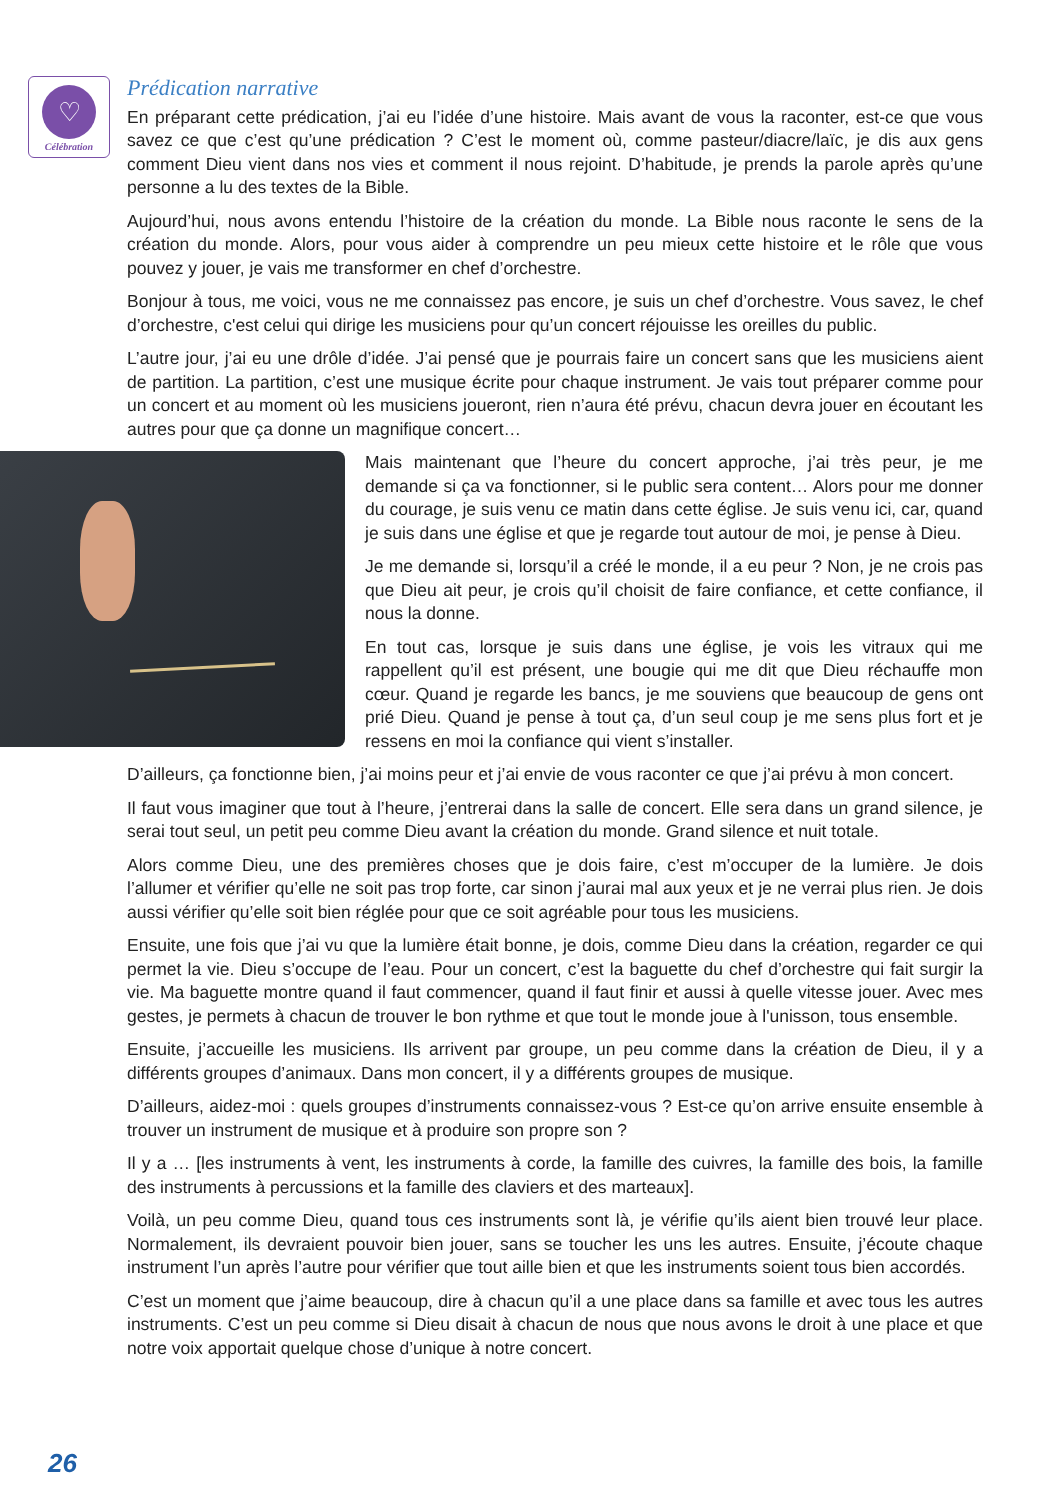♡
Célébration
Prédication narrative
En préparant cette prédication, j’ai eu l’idée d’une histoire. Mais avant de vous la raconter, est-ce que vous savez ce que c’est qu’une prédication ? C’est le moment où, comme pasteur/diacre/laïc, je dis aux gens comment Dieu vient dans nos vies et comment il nous rejoint. D’habitude, je prends la parole après qu’une personne a lu des textes de la Bible.
Aujourd’hui, nous avons entendu l’histoire de la création du monde. La Bible nous raconte le sens de la création du monde. Alors, pour vous aider à comprendre un peu mieux cette histoire et le rôle que vous pouvez y jouer, je vais me transformer en chef d’orchestre.
Bonjour à tous, me voici, vous ne me connaissez pas encore, je suis un chef d’orchestre. Vous savez, le chef d’orchestre, c'est celui qui dirige les musiciens pour qu’un concert réjouisse les oreilles du public.
L’autre jour, j’ai eu une drôle d’idée. J’ai pensé que je pourrais faire un concert sans que les musiciens aient de partition. La partition, c’est une musique écrite pour chaque instrument. Je vais tout préparer comme pour un concert et au moment où les musiciens joueront, rien n’aura été prévu, chacun devra jouer en écoutant les autres pour que ça donne un magnifique concert…
Mais maintenant que l’heure du concert approche, j’ai très peur, je me demande si ça va fonctionner, si le public sera content… Alors pour me donner du courage, je suis venu ce matin dans cette église. Je suis venu ici, car, quand je suis dans une église et que je regarde tout autour de moi, je pense à Dieu.
Je me demande si, lorsqu’il a créé le monde, il a eu peur ? Non, je ne crois pas que Dieu ait peur, je crois qu’il choisit de faire confiance, et cette confiance, il nous la donne.
En tout cas, lorsque je suis dans une église, je vois les vitraux qui me rappellent qu’il est présent, une bougie qui me dit que Dieu réchauffe mon cœur. Quand je regarde les bancs, je me souviens que beaucoup de gens ont prié Dieu. Quand je pense à tout ça, d’un seul coup je me sens plus fort et je ressens en moi la confiance qui vient s’installer.
D’ailleurs, ça fonctionne bien, j’ai moins peur et j’ai envie de vous raconter ce que j’ai prévu à mon concert.
Il faut vous imaginer que tout à l’heure, j’entrerai dans la salle de concert. Elle sera dans un grand silence, je serai tout seul, un petit peu comme Dieu avant la création du monde. Grand silence et nuit totale.
Alors comme Dieu, une des premières choses que je dois faire, c’est m’occuper de la lumière. Je dois l’allumer et vérifier qu’elle ne soit pas trop forte, car sinon j’aurai mal aux yeux et je ne verrai plus rien. Je dois aussi vérifier qu’elle soit bien réglée pour que ce soit agréable pour tous les musiciens.
Ensuite, une fois que j’ai vu que la lumière était bonne, je dois, comme Dieu dans la création, regarder ce qui permet la vie. Dieu s’occupe de l’eau. Pour un concert, c’est la baguette du chef d’orchestre qui fait surgir la vie. Ma baguette montre quand il faut commencer, quand il faut finir et aussi à quelle vitesse jouer. Avec mes gestes, je permets à chacun de trouver le bon rythme et que tout le monde joue à l'unisson, tous ensemble.
Ensuite, j’accueille les musiciens. Ils arrivent par groupe, un peu comme dans la création de Dieu, il y a différents groupes d’animaux. Dans mon concert, il y a différents groupes de musique.
D’ailleurs, aidez-moi : quels groupes d’instruments connaissez-vous ? Est-ce qu’on arrive ensuite ensemble à trouver un instrument de musique et à produire son propre son ?
Il y a … [les instruments à vent, les instruments à corde, la famille des cuivres, la famille des bois, la famille des instruments à percussions et la famille des claviers et des marteaux].
Voilà, un peu comme Dieu, quand tous ces instruments sont là, je vérifie qu’ils aient bien trouvé leur place. Normalement, ils devraient pouvoir bien jouer, sans se toucher les uns les autres. Ensuite, j’écoute chaque instrument l’un après l’autre pour vérifier que tout aille bien et que les instruments soient tous bien accordés.
C’est un moment que j’aime beaucoup, dire à chacun qu’il a une place dans sa famille et avec tous les autres instruments. C’est un peu comme si Dieu disait à chacun de nous que nous avons le droit à une place et que notre voix apportait quelque chose d’unique à notre concert.
26